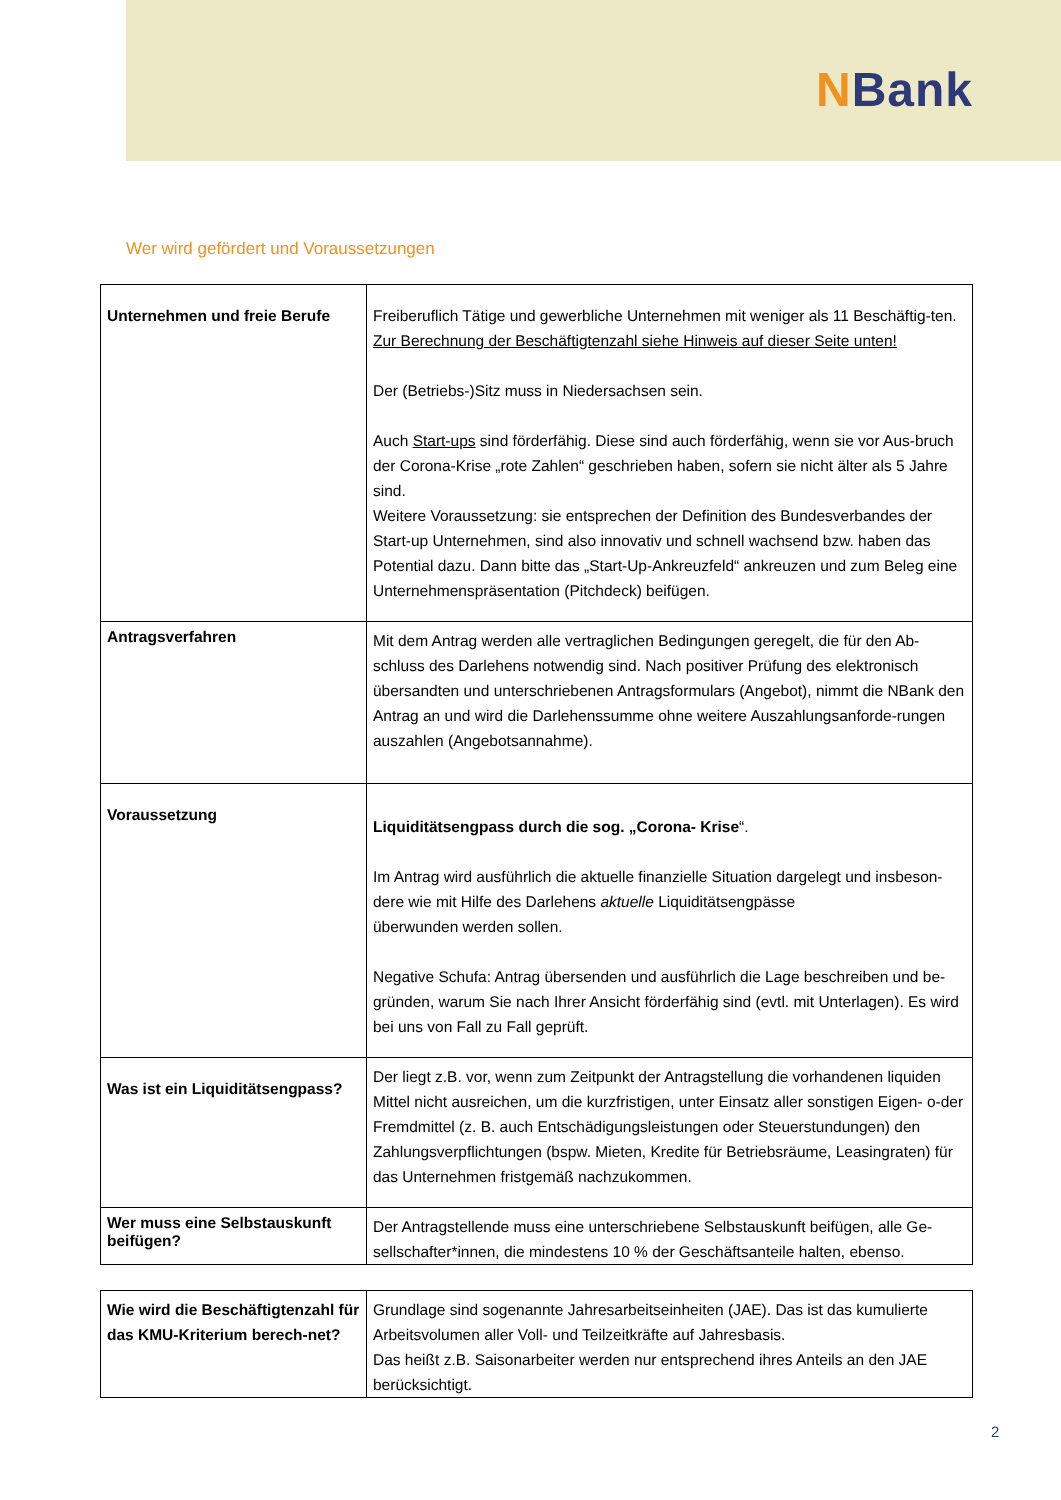NBank
Wer wird gefördert und Voraussetzungen
| Unternehmen und freie Berufe | Freiberuflich Tätige und gewerbliche Unternehmen mit weniger als 11 Beschäftig-ten. Zur Berechnung der Beschäftigtenzahl siehe Hinweis auf dieser Seite unten! Der (Betriebs-)Sitz muss in Niedersachsen sein. Auch Start-ups sind förderfähig. Diese sind auch förderfähig, wenn sie vor Aus-bruch der Corona-Krise „rote Zahlen“ geschrieben haben, sofern sie nicht älter als 5 Jahre sind. Weitere Voraussetzung: sie entsprechen der Definition des Bundesverbandes der Start-up Unternehmen, sind also innovativ und schnell wachsend bzw. haben das Potential dazu. Dann bitte das „Start-Up-Ankreuzfeld“ ankreuzen und zum Beleg eine Unternehmenspräsentation (Pitchdeck) beifügen. |
| Antragsverfahren | Mit dem Antrag werden alle vertraglichen Bedingungen geregelt, die für den Ab-schluss des Darlehens notwendig sind. Nach positiver Prüfung des elektronisch übersandten und unterschriebenen Antragsformulars (Angebot), nimmt die NBank den Antrag an und wird die Darlehenssumme ohne weitere Auszahlungsanforde-rungen auszahlen (Angebotsannahme). |
| Voraussetzung | Liquiditätsengpass durch die sog. „Corona- Krise “. Im Antrag wird ausführlich die aktuelle finanzielle Situation dargelegt und insbeson-dere wie mit Hilfe des Darlehens aktuelle Liquiditätsengpässe überwunden werden sollen. Negative Schufa: Antrag übersenden und ausführlich die Lage beschreiben und be-gründen, warum Sie nach Ihrer Ansicht förderfähig sind (evtl. mit Unterlagen). Es wird bei uns von Fall zu Fall geprüft. |
| Was ist ein Liquiditätsengpass? | Der liegt z.B. vor, wenn zum Zeitpunkt der Antragstellung die vorhandenen liquiden Mittel nicht ausreichen, um die kurzfristigen, unter Einsatz aller sonstigen Eigen- o-der Fremdmittel (z. B. auch Entschädigungsleistungen oder Steuerstundungen) den Zahlungsverpflichtungen (bspw. Mieten, Kredite für Betriebsräume, Leasingraten) für das Unternehmen fristgemäß nachzukommen. |
| Wer muss eine Selbstauskunft beifügen? | Der Antragstellende muss eine unterschriebene Selbstauskunft beifügen, alle Ge-sellschafter*innen, die mindestens 10 % der Geschäftsanteile halten, ebenso. |
| Wie wird die Beschäftigtenzahl für das KMU-Kriterium berech-net? | Grundlage sind sogenannte Jahresarbeitseinheiten (JAE). Das ist das kumulierte Arbeitsvolumen aller Voll- und Teilzeitkräfte auf Jahresbasis. Das heißt z.B. Saisonarbeiter werden nur entsprechend ihres Anteils an den JAE berücksichtigt. |
2